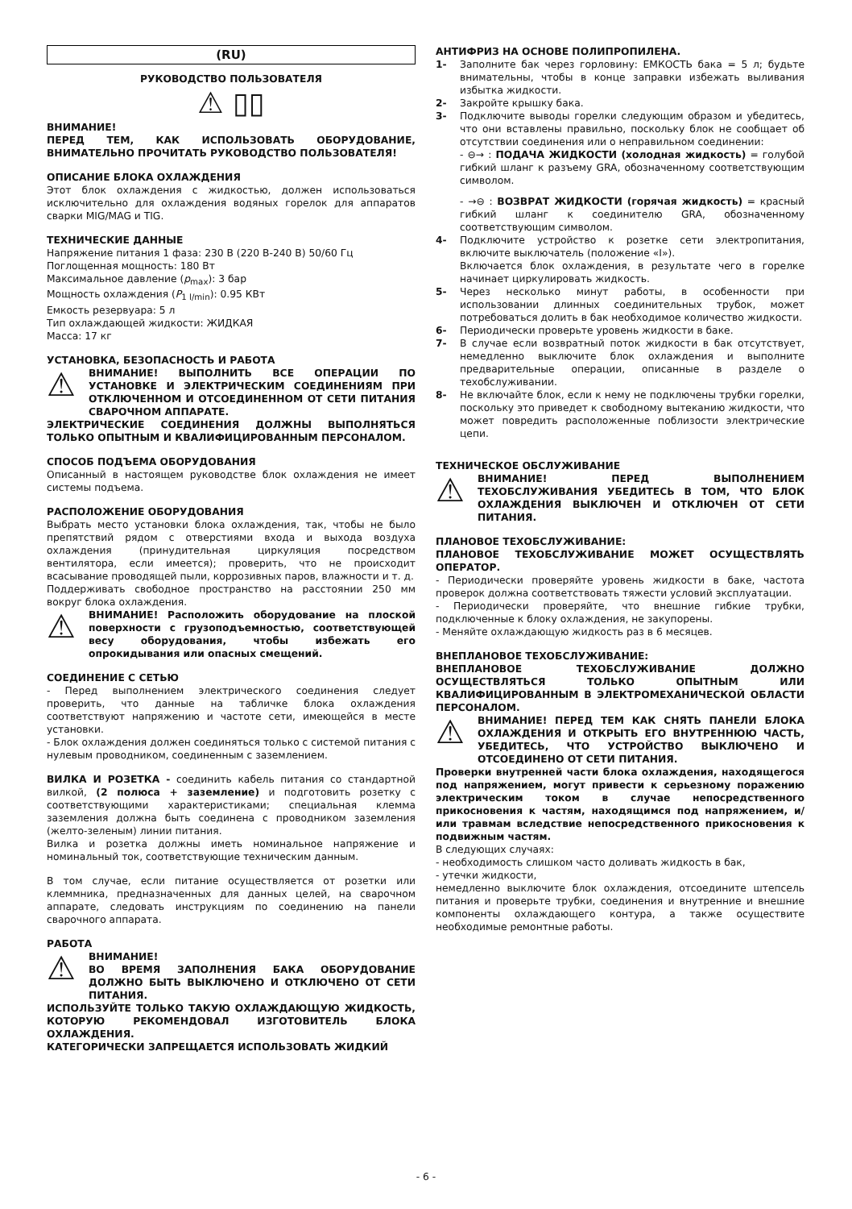(RU)
РУКОВОДСТВО ПОЛЬЗОВАТЕЛЯ
⚠ ▯▯
ВНИМАНИЕ!
ПЕРЕД ТЕМ, КАК ИСПОЛЬЗОВАТЬ ОБОРУДОВАНИЕ, ВНИМАТЕЛЬНО ПРОЧИТАТЬ РУКОВОДСТВО ПОЛЬЗОВАТЕЛЯ!
ОПИСАНИЕ БЛОКА ОХЛАЖДЕНИЯ
Этот блок охлаждения с жидкостью, должен использоваться исключительно для охлаждения водяных горелок для аппаратов сварки MIG/MAG и TIG.
ТЕХНИЧЕСКИЕ ДАННЫЕ
Напряжение питания 1 фаза: 230 В (220 В-240 В) 50/60 Гц
Поглощенная мощность: 180 Вт
Максимальное давление (p<sub>max</sub>): 3 бар
Мощность охлаждения (P<sub>1 l/min</sub>): 0.95 КВт
Емкость резервуара: 5 л
Тип охлаждающей жидкости: ЖИДКАЯ
Масса: 17 кг
УСТАНОВКА, БЕЗОПАСНОСТЬ И РАБОТА
⚠
ВНИМАНИЕ! ВЫПОЛНИТЬ ВСЕ ОПЕРАЦИИ ПО УСТАНОВКЕ И ЭЛЕКТРИЧЕСКИМ СОЕДИНЕНИЯМ ПРИ ОТКЛЮЧЕННОМ И ОТСОЕДИНЕННОМ ОТ СЕТИ ПИТАНИЯ СВАРОЧНОМ АППАРАТЕ.
ЭЛЕКТРИЧЕСКИЕ СОЕДИНЕНИЯ ДОЛЖНЫ ВЫПОЛНЯТЬСЯ ТОЛЬКО ОПЫТНЫМ И КВАЛИФИЦИРОВАННЫМ ПЕРСОНАЛОМ.
СПОСОБ ПОДЪЕМА ОБОРУДОВАНИЯ
Описанный в настоящем руководстве блок охлаждения не имеет системы подъема.
РАСПОЛОЖЕНИЕ ОБОРУДОВАНИЯ
Выбрать место установки блока охлаждения, так, чтобы не было препятствий рядом с отверстиями входа и выхода воздуха охлаждения (принудительная циркуляция посредством вентилятора, если имеется); проверить, что не происходит всасывание проводящей пыли, коррозивных паров, влажности и т. д.
Поддерживать свободное пространство на расстоянии 250 мм вокруг блока охлаждения.
⚠
ВНИМАНИЕ! Расположить оборудование на плоской поверхности с грузоподъемностью, соответствующей весу оборудования, чтобы избежать его опрокидывания или опасных смещений.
СОЕДИНЕНИЕ С СЕТЬЮ
- Перед выполнением электрического соединения следует проверить, что данные на табличке блока охлаждения соответствуют напряжению и частоте сети, имеющейся в месте установки.
- Блок охлаждения должен соединяться только с системой питания с нулевым проводником, соединенным с заземлением.
ВИЛКА И РОЗЕТКА - соединить кабель питания со стандартной вилкой, (2 полюса + заземление) и подготовить розетку с соответствующими характеристиками; специальная клемма заземления должна быть соединена с проводником заземления (желто-зеленым) линии питания.
Вилка и розетка должны иметь номинальное напряжение и номинальный ток, соответствующие техническим данным.
В том случае, если питание осуществляется от розетки или клеммника, предназначенных для данных целей, на сварочном аппарате, следовать инструкциям по соединению на панели сварочного аппарата.
РАБОТА
⚠
ВНИМАНИЕ!
ВО ВРЕМЯ ЗАПОЛНЕНИЯ БАКА ОБОРУДОВАНИЕ ДОЛЖНО БЫТЬ ВЫКЛЮЧЕНО И ОТКЛЮЧЕНО ОТ СЕТИ ПИТАНИЯ.
ИСПОЛЬЗУЙТЕ ТОЛЬКО ТАКУЮ ОХЛАЖДАЮЩУЮ ЖИДКОСТЬ, КОТОРУЮ РЕКОМЕНДОВАЛ ИЗГОТОВИТЕЛЬ БЛОКА ОХЛАЖДЕНИЯ.
КАТЕГОРИЧЕСКИ ЗАПРЕЩАЕТСЯ ИСПОЛЬЗОВАТЬ ЖИДКИЙ
АНТИФРИЗ НА ОСНОВЕ ПОЛИПРОПИЛЕНА.
1- Заполните бак через горловину: ЕМКОСТЬ бака = 5 л; будьте внимательны, чтобы в конце заправки избежать выливания избытка жидкости.
2- Закройте крышку бака.
3- Подключите выводы горелки следующим образом и убедитесь, что они вставлены правильно, поскольку блок не сообщает об отсутствии соединения или о неправильном соединении:
- ⊖→ : ПОДАЧА ЖИДКОСТИ (холодная жидкость) = голубой гибкий шланг к разъему GRA, обозначенному соответствующим символом.
- →⊖ : ВОЗВРАТ ЖИДКОСТИ (горячая жидкость) = красный гибкий шланг к соединителю GRA, обозначенному соответствующим символом.
4- Подключите устройство к розетке сети электропитания, включите выключатель (положение «I»).
Включается блок охлаждения, в результате чего в горелке начинает циркулировать жидкость.
5- Через несколько минут работы, в особенности при использовании длинных соединительных трубок, может потребоваться долить в бак необходимое количество жидкости.
6- Периодически проверьте уровень жидкости в баке.
7- В случае если возвратный поток жидкости в бак отсутствует, немедленно выключите блок охлаждения и выполните предварительные операции, описанные в разделе о техобслуживании.
8- Не включайте блок, если к нему не подключены трубки горелки, поскольку это приведет к свободному вытеканию жидкости, что может повредить расположенные поблизости электрические цепи.
ТЕХНИЧЕСКОЕ ОБСЛУЖИВАНИЕ
⚠
ВНИМАНИЕ! ПЕРЕД ВЫПОЛНЕНИЕМ ТЕХОБСЛУЖИВАНИЯ УБЕДИТЕСЬ В ТОМ, ЧТО БЛОК ОХЛАЖДЕНИЯ ВЫКЛЮЧЕН И ОТКЛЮЧЕН ОТ СЕТИ ПИТАНИЯ.
ПЛАНОВОЕ ТЕХОБСЛУЖИВАНИЕ:
ПЛАНОВОЕ ТЕХОБСЛУЖИВАНИЕ МОЖЕТ ОСУЩЕСТВЛЯТЬ ОПЕРАТОР.
- Периодически проверяйте уровень жидкости в баке, частота проверок должна соответствовать тяжести условий эксплуатации.
- Периодически проверяйте, что внешние гибкие трубки, подключенные к блоку охлаждения, не закупорены.
- Меняйте охлаждающую жидкость раз в 6 месяцев.
ВНЕПЛАНОВОЕ ТЕХОБСЛУЖИВАНИЕ:
ВНЕПЛАНОВОЕ ТЕХОБСЛУЖИВАНИЕ ДОЛЖНО ОСУЩЕСТВЛЯТЬСЯ ТОЛЬКО ОПЫТНЫМ ИЛИ КВАЛИФИЦИРОВАННЫМ В ЭЛЕКТРОМЕХАНИЧЕСКОЙ ОБЛАСТИ ПЕРСОНАЛОМ.
⚠
ВНИМАНИЕ! ПЕРЕД ТЕМ КАК СНЯТЬ ПАНЕЛИ БЛОКА ОХЛАЖДЕНИЯ И ОТКРЫТЬ ЕГО ВНУТРЕННЮЮ ЧАСТЬ, УБЕДИТЕСЬ, ЧТО УСТРОЙСТВО ВЫКЛЮЧЕНО И ОТСОЕДИНЕНО ОТ СЕТИ ПИТАНИЯ.
Проверки внутренней части блока охлаждения, находящегося под напряжением, могут привести к серьезному поражению электрическим током в случае непосредственного прикосновения к частям, находящимся под напряжением, и/или травмам вследствие непосредственного прикосновения к подвижным частям.
В следующих случаях:
- необходимость слишком часто доливать жидкость в бак,
- утечки жидкости,
немедленно выключите блок охлаждения, отсоедините штепсель питания и проверьте трубки, соединения и внутренние и внешние компоненты охлаждающего контура, а также осуществите необходимые ремонтные работы.
- 6 -